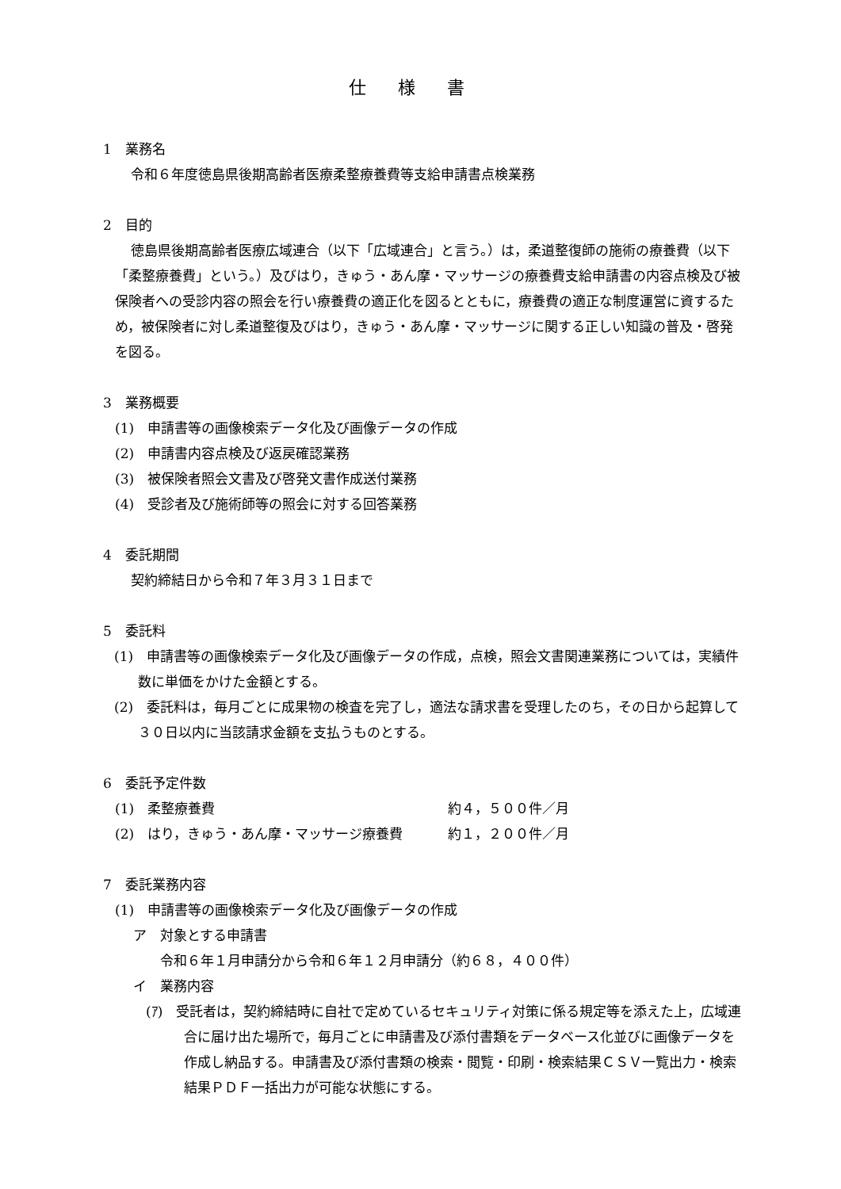仕様書
1　業務名
令和６年度徳島県後期高齢者医療柔整療養費等支給申請書点検業務
2　目的
徳島県後期高齢者医療広域連合（以下「広域連合」と言う。）は，柔道整復師の施術の療養費（以下「柔整療養費」という。）及びはり，きゅう・あん摩・マッサージの療養費支給申請書の内容点検及び被保険者への受診内容の照会を行い療養費の適正化を図るとともに，療養費の適正な制度運営に資するため，被保険者に対し柔道整復及びはり，きゅう・あん摩・マッサージに関する正しい知識の普及・啓発を図る。
3　業務概要
(1)　申請書等の画像検索データ化及び画像データの作成
(2)　申請書内容点検及び返戻確認業務
(3)　被保険者照会文書及び啓発文書作成送付業務
(4)　受診者及び施術師等の照会に対する回答業務
4　委託期間
契約締結日から令和７年３月３１日まで
5　委託料
(1)　申請書等の画像検索データ化及び画像データの作成，点検，照会文書関連業務については，実績件数に単価をかけた金額とする。
(2)　委託料は，毎月ごとに成果物の検査を完了し，適法な請求書を受理したのち，その日から起算して３０日以内に当該請求金額を支払うものとする。
6　委託予定件数
(1)　柔整療養費 約４，５００件／月
(2)　はり，きゅう・あん摩・マッサージ療養費 約１，２００件／月
7　委託業務内容
(1)　申請書等の画像検索データ化及び画像データの作成
ア　対象とする申請書
令和６年１月申請分から令和６年１２月申請分（約６８，４００件）
イ　業務内容
(ｱ)　受託者は，契約締結時に自社で定めているセキュリティ対策に係る規定等を添えた上，広域連合に届け出た場所で，毎月ごとに申請書及び添付書類をデータベース化並びに画像データを作成し納品する。申請書及び添付書類の検索・閲覧・印刷・検索結果ＣＳＶ一覧出力・検索結果ＰＤＦ一括出力が可能な状態にする。